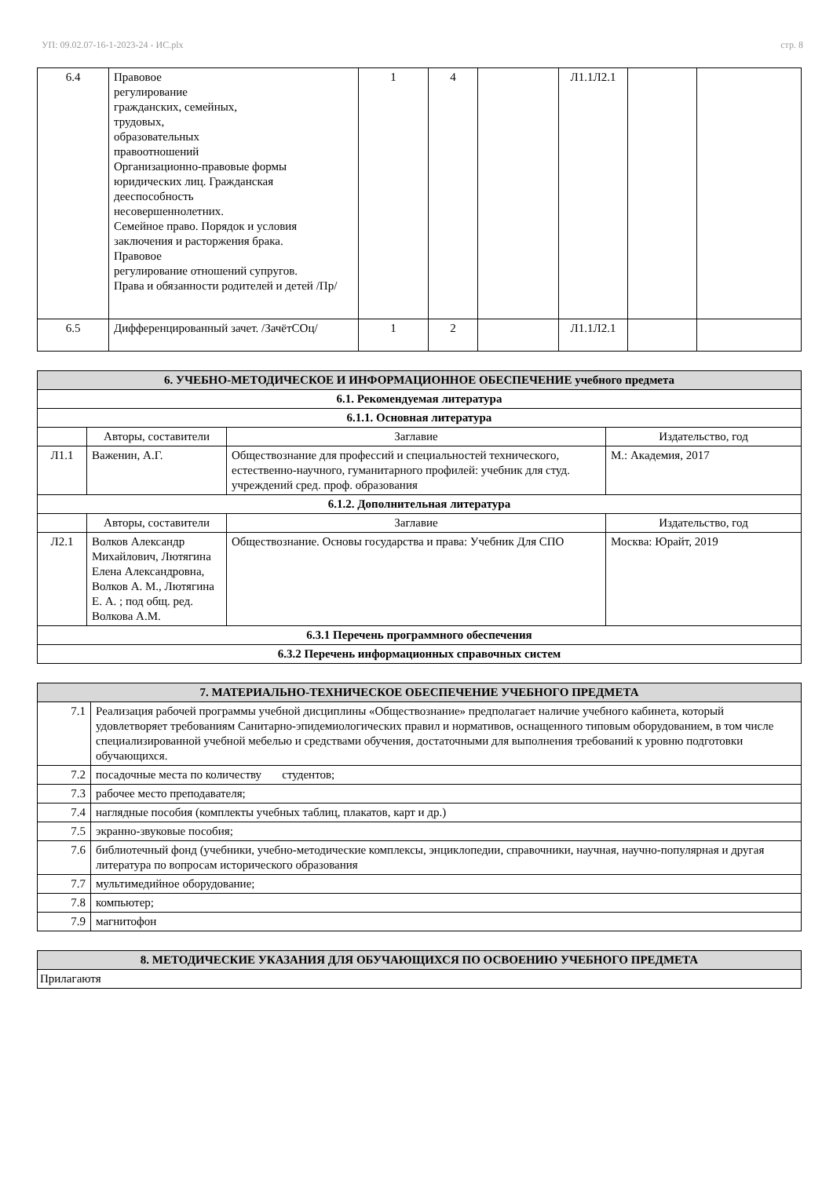УП: 09.02.07-16-1-2023-24 - ИС.plx стр. 8
| 6.4 | Правовое регулирование гражданских, семейных, трудовых, образовательных правоотношений Организационно-правовые формы юридических лиц. Гражданская дееспособность несовершеннолетних. Семейное право. Порядок и условия заключения и расторжения брака. Правовое регулирование отношений супругов. Права и обязанности родителей и детей /Пр/ | 1 | 4 | | Л1.1Л2.1 | | |
| 6.5 | Дифференцированный зачет. /ЗачётСОц/ | 1 | 2 | | Л1.1Л2.1 | | |
| 6. УЧЕБНО-МЕТОДИЧЕСКОЕ И ИНФОРМАЦИОННОЕ ОБЕСПЕЧЕНИЕ учебного предмета | | | |
| --- | --- | --- | --- |
| 6.1. Рекомендуемая литература | | | |
| 6.1.1. Основная литература | | | |
| | Авторы, составители | Заглавие | Издательство, год |
| Л1.1 | Важенин, А.Г. | Обществознание для профессий и специальностей технического, естественно-научного, гуманитарного профилей: учебник для студ. учреждений сред. проф. образования | М.: Академия, 2017 |
| 6.1.2. Дополнительная литература | | | |
| | Авторы, составители | Заглавие | Издательство, год |
| Л2.1 | Волков Александр Михайлович, Лютягина Елена Александровна, Волков А. М., Лютягина Е. А. ; под общ. ред. Волкова А.М. | Обществознание. Основы государства и права: Учебник Для СПО | Москва: Юрайт, 2019 |
| 6.3.1 Перечень программного обеспечения | | | |
| 6.3.2 Перечень информационных справочных систем | | | |
| 7. МАТЕРИАЛЬНО-ТЕХНИЧЕСКОЕ ОБЕСПЕЧЕНИЕ УЧЕБНОГО ПРЕДМЕТА | |
| --- | --- |
| 7.1 | Реализация рабочей программы учебной дисциплины «Обществознание» предполагает наличие учебного кабинета, который удовлетворяет требованиям Санитарно-эпидемиологических правил и нормативов, оснащенного типовым оборудованием, в том числе специализированной учебной мебелью и средствами обучения, достаточными для выполнения требований к уровню подготовки обучающихся. |
| 7.2 | посадочные места по количеству студентов; |
| 7.3 | рабочее место преподавателя; |
| 7.4 | наглядные пособия (комплекты учебных таблиц, плакатов, карт и др.) |
| 7.5 | экранно-звуковые пособия; |
| 7.6 | библиотечный фонд (учебники, учебно-методические комплексы, энциклопедии, справочники, научная, научно-популярная и другая литература по вопросам исторического образования |
| 7.7 | мультимедийное оборудование; |
| 7.8 | компьютер; |
| 7.9 | магнитофон |
| 8. МЕТОДИЧЕСКИЕ УКАЗАНИЯ ДЛЯ ОБУЧАЮЩИХСЯ ПО ОСВОЕНИЮ УЧЕБНОГО ПРЕДМЕТА |
| --- |
| Прилагаютя |